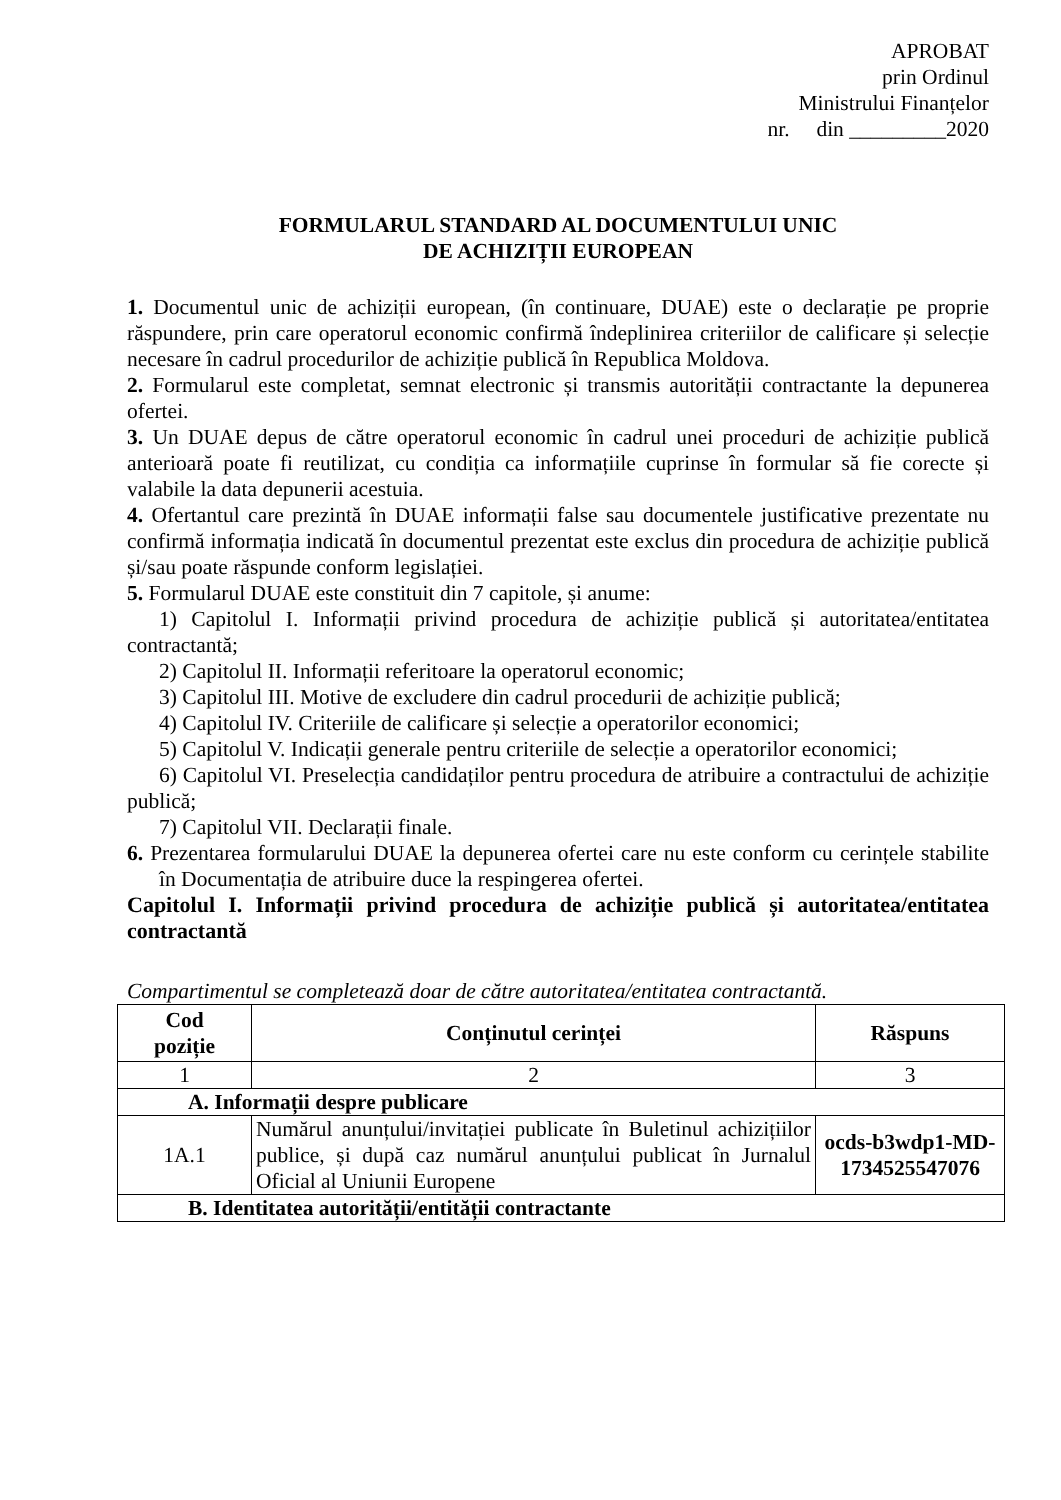APROBAT
prin Ordinul
Ministrului Finanțelor
nr. din _________2020
FORMULARUL STANDARD AL DOCUMENTULUI UNIC
DE ACHIZIȚII EUROPEAN
1. Documentul unic de achiziții european, (în continuare, DUAE) este o declarație pe proprie răspundere, prin care operatorul economic confirmă îndeplinirea criteriilor de calificare și selecție necesare în cadrul procedurilor de achiziție publică în Republica Moldova.
2. Formularul este completat, semnat electronic și transmis autorității contractante la depunerea ofertei.
3. Un DUAE depus de către operatorul economic în cadrul unei proceduri de achiziție publică anterioară poate fi reutilizat, cu condiția ca informațiile cuprinse în formular să fie corecte și valabile la data depunerii acestuia.
4. Ofertantul care prezintă în DUAE informații false sau documentele justificative prezentate nu confirmă informația indicată în documentul prezentat este exclus din procedura de achiziție publică și/sau poate răspunde conform legislației.
5. Formularul DUAE este constituit din 7 capitole, și anume:
1) Capitolul I. Informații privind procedura de achiziție publică și autoritatea/entitatea contractantă;
2) Capitolul II. Informații referitoare la operatorul economic;
3) Capitolul III. Motive de excludere din cadrul procedurii de achiziție publică;
4) Capitolul IV. Criteriile de calificare și selecție a operatorilor economici;
5) Capitolul V. Indicații generale pentru criteriile de selecție a operatorilor economici;
6) Capitolul VI. Preselecția candidaților pentru procedura de atribuire a contractului de achiziție publică;
7) Capitolul VII. Declarații finale.
6. Prezentarea formularului DUAE la depunerea ofertei care nu este conform cu cerințele stabilite în Documentația de atribuire duce la respingerea ofertei.
Capitolul I. Informații privind procedura de achiziție publică și autoritatea/entitatea contractantă
Compartimentul se completează doar de către autoritatea/entitatea contractantă.
| Cod poziție | Conținutul cerinței | Răspuns |
| --- | --- | --- |
| 1 | 2 | 3 |
| A. Informații despre publicare | | |
| 1A.1 | Numărul anunțului/invitației publicate în Buletinul achizițiilor publice, și după caz numărul anunțului publicat în Jurnalul Oficial al Uniunii Europene | ocds-b3wdp1-MD-1734525547076 |
| B. Identitatea autorității/entității contractante | | |